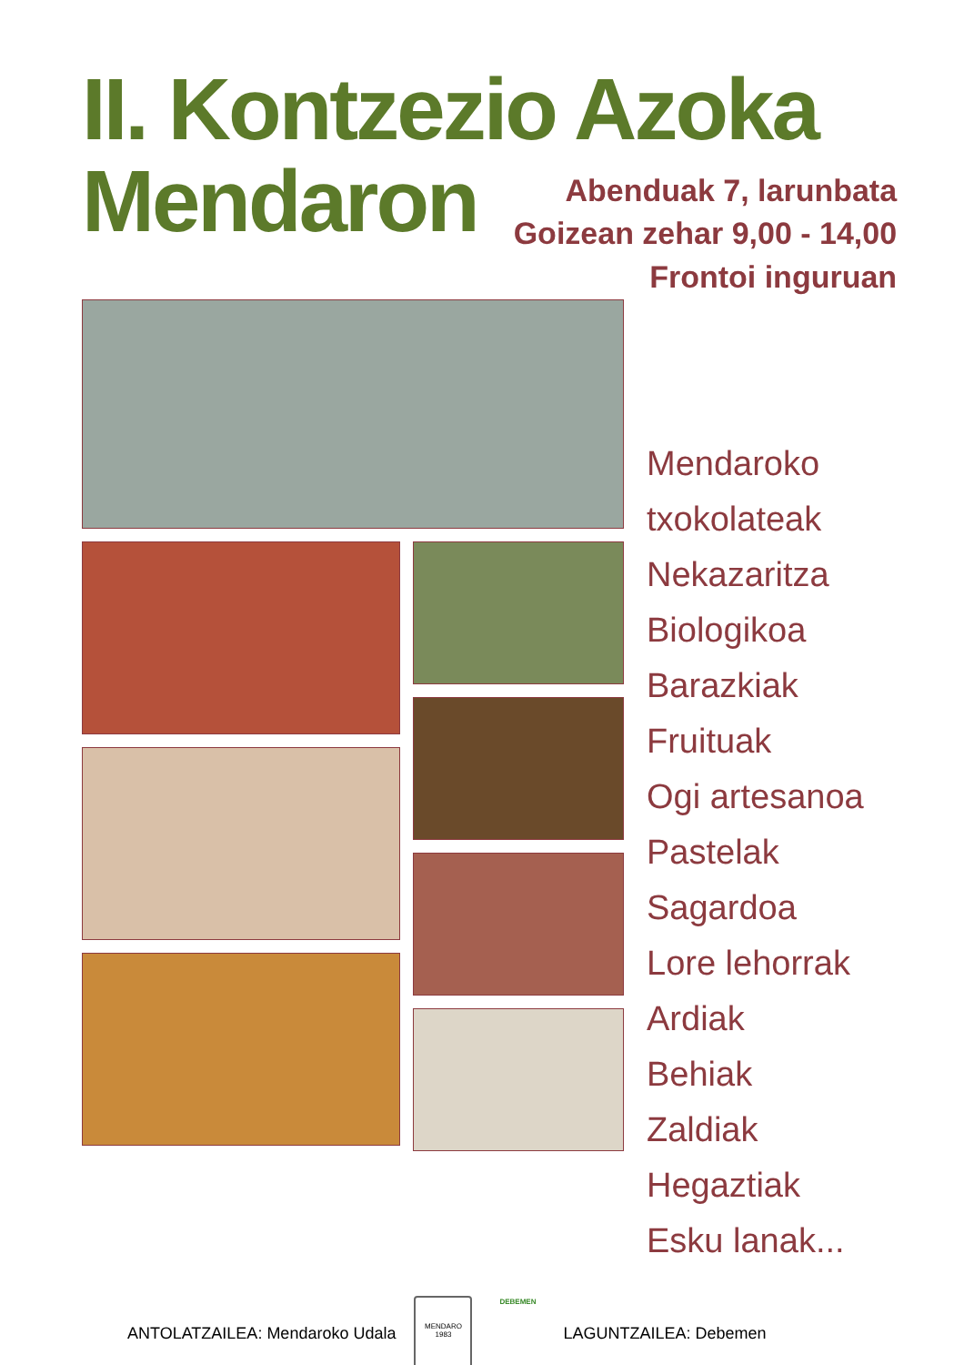II. Kontzezio Azoka
Mendaron
Abenduak 7, larunbata
Goizean zehar 9,00 - 14,00
Frontoi inguruan
Mendaroko txokolateak
Nekazaritza Biologikoa
Barazkiak
Fruituak
Ogi artesanoa
Pastelak
Sagardoa
Lore lehorrak
Ardiak
Behiak
Zaldiak
Hegaztiak
Esku lanak...
ANTOLATZAILEA: Mendaroko Udala
MENDARO
1983
DEBEMEN
LAGUNTZAILEA: Debemen